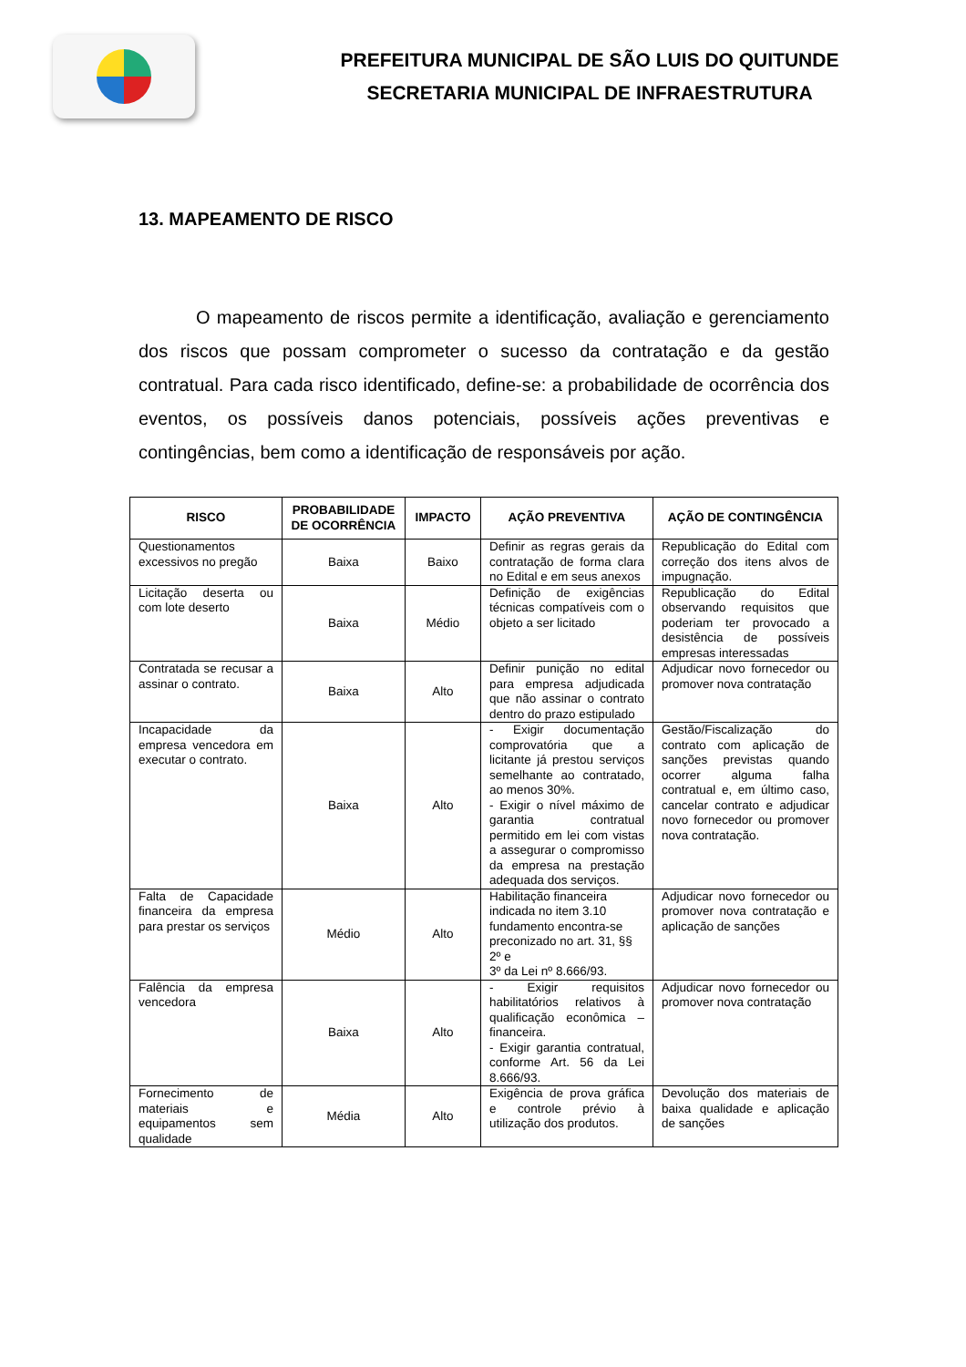PREFEITURA MUNICIPAL DE SÃO LUIS DO QUITUNDE
SECRETARIA MUNICIPAL DE INFRAESTRUTURA
13. MAPEAMENTO DE RISCO
O mapeamento de riscos permite a identificação, avaliação e gerenciamento dos riscos que possam comprometer o sucesso da contratação e da gestão contratual. Para cada risco identificado, define-se: a probabilidade de ocorrência dos eventos, os possíveis danos potenciais, possíveis ações preventivas e contingências, bem como a identificação de responsáveis por ação.
| RISCO | PROBABILIDADE DE OCORRÊNCIA | IMPACTO | AÇÃO PREVENTIVA | AÇÃO DE CONTINGÊNCIA |
| --- | --- | --- | --- | --- |
| Questionamentos excessivos no pregão | Baixa | Baixo | Definir as regras gerais da contratação de forma clara no Edital e em seus anexos | Republicação do Edital com correção dos itens alvos de impugnação. |
| Licitação deserta ou com lote deserto | Baixa | Médio | Definição de exigências técnicas compatíveis com o objeto a ser licitado | Republicação do Edital observando requisitos que poderiam ter provocado a desistência de possíveis empresas interessadas |
| Contratada se recusar a assinar o contrato. | Baixa | Alto | Definir punição no edital para empresa adjudicada que não assinar o contrato dentro do prazo estipulado | Adjudicar novo fornecedor ou promover nova contratação |
| Incapacidade da empresa vencedora em executar o contrato. | Baixa | Alto | - Exigir documentação comprovatória que a licitante já prestou serviços semelhante ao contratado, ao menos 30%. - Exigir o nível máximo de garantia contratual permitido em lei com vistas a assegurar o compromisso da empresa na prestação adequada dos serviços. | Gestão/Fiscalização do contrato com aplicação de sanções previstas quando ocorrer alguma falha contratual e, em último caso, cancelar contrato e adjudicar novo fornecedor ou promover nova contratação. |
| Falta de Capacidade financeira da empresa para prestar os serviços | Médio | Alto | Habilitação financeira indicada no item 3.10 fundamento encontra-se preconizado no art. 31, §§ 2º e 3º da Lei nº 8.666/93. | Adjudicar novo fornecedor ou promover nova contratação e aplicação de sanções |
| Falência da empresa vencedora | Baixa | Alto | - Exigir requisitos habilitatórios relativos à qualificação econômica – financeira. - Exigir garantia contratual, conforme Art. 56 da Lei 8.666/93. | Adjudicar novo fornecedor ou promover nova contratação |
| Fornecimento de materiais e equipamentos sem qualidade | Média | Alto | Exigência de prova gráfica e controle prévio à utilização dos produtos. | Devolução dos materiais de baixa qualidade e aplicação de sanções |